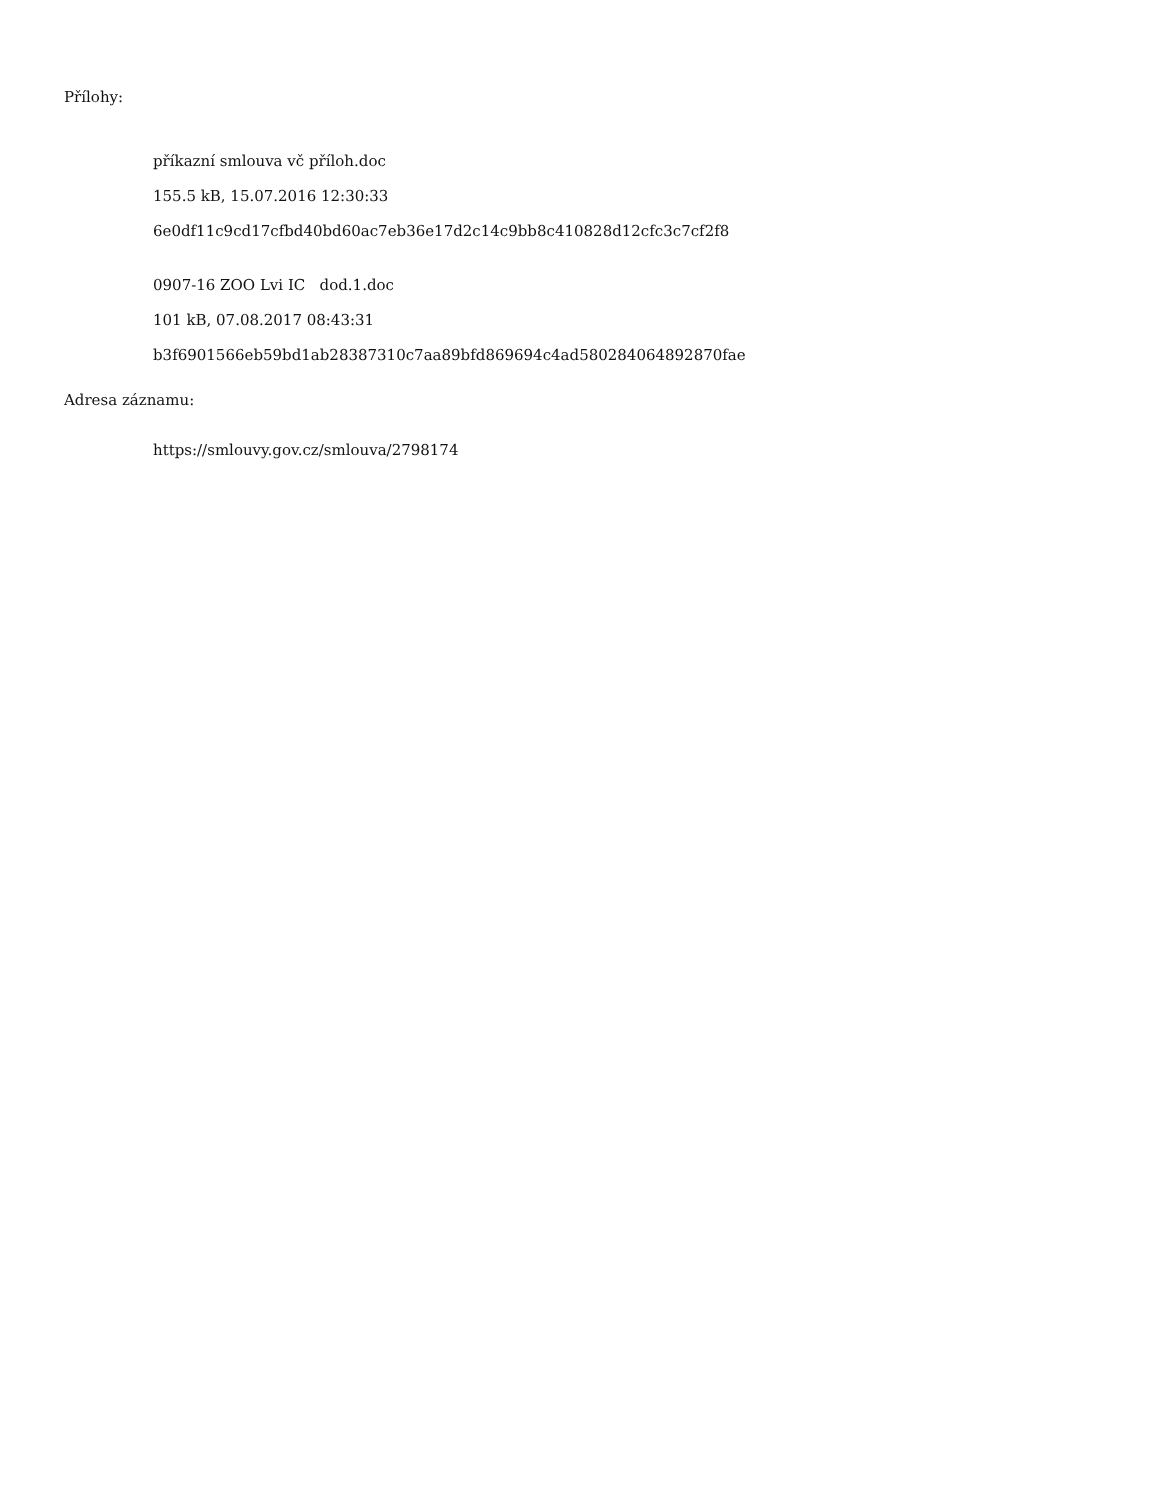Přílohy:
příkazní smlouva vč příloh.doc
155.5 kB, 15.07.2016 12:30:33
6e0df11c9cd17cfbd40bd60ac7eb36e17d2c14c9bb8c410828d12cfc3c7cf2f8
0907-16 ZOO Lvi IC dod.1.doc
101 kB, 07.08.2017 08:43:31
b3f6901566eb59bd1ab28387310c7aa89bfd869694c4ad580284064892870fae
Adresa záznamu:
https://smlouvy.gov.cz/smlouva/2798174